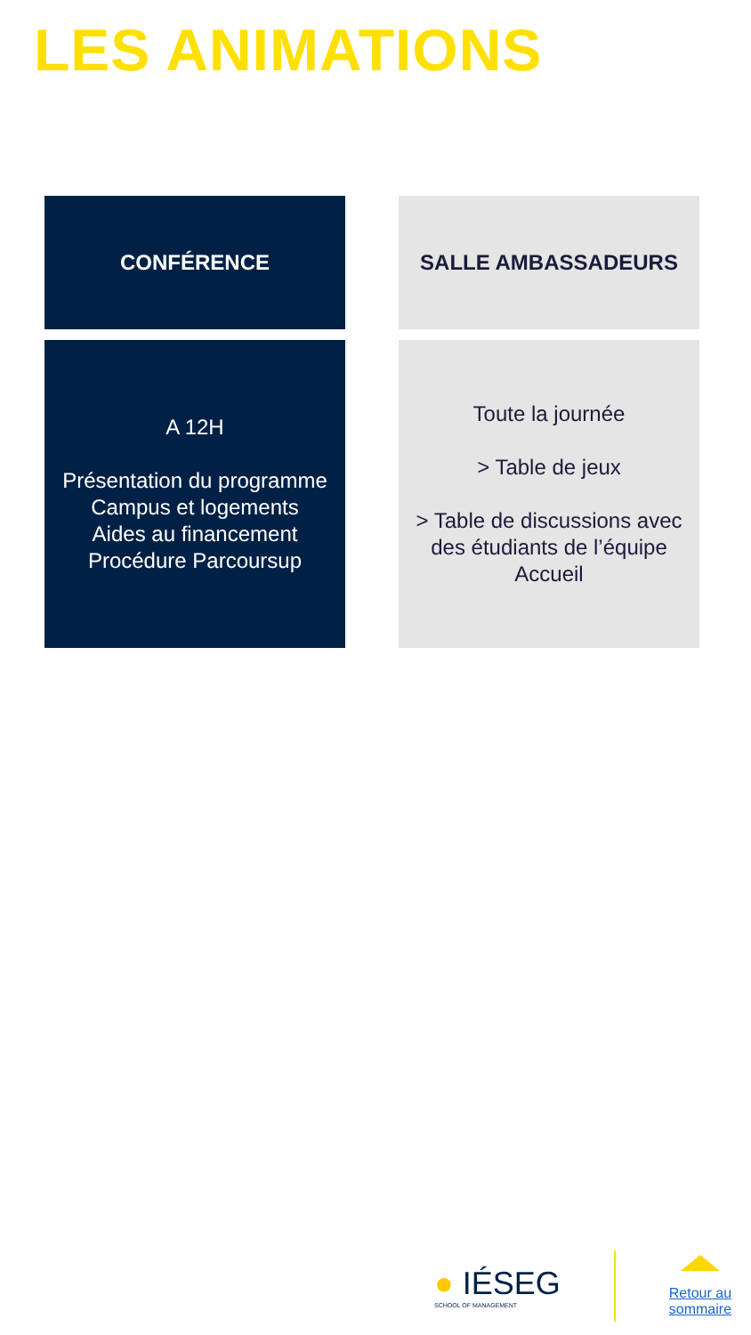LES ANIMATIONS
CONFÉRENCE
SALLE AMBASSADEURS
A 12H
Présentation du programme
Campus et logements
Aides au financement
Procédure Parcoursup
Toute la journée
> Table de jeux
> Table de discussions avec des étudiants de l’équipe Accueil
● IÉSEG
SCHOOL OF MANAGEMENT
Retour au
sommaire